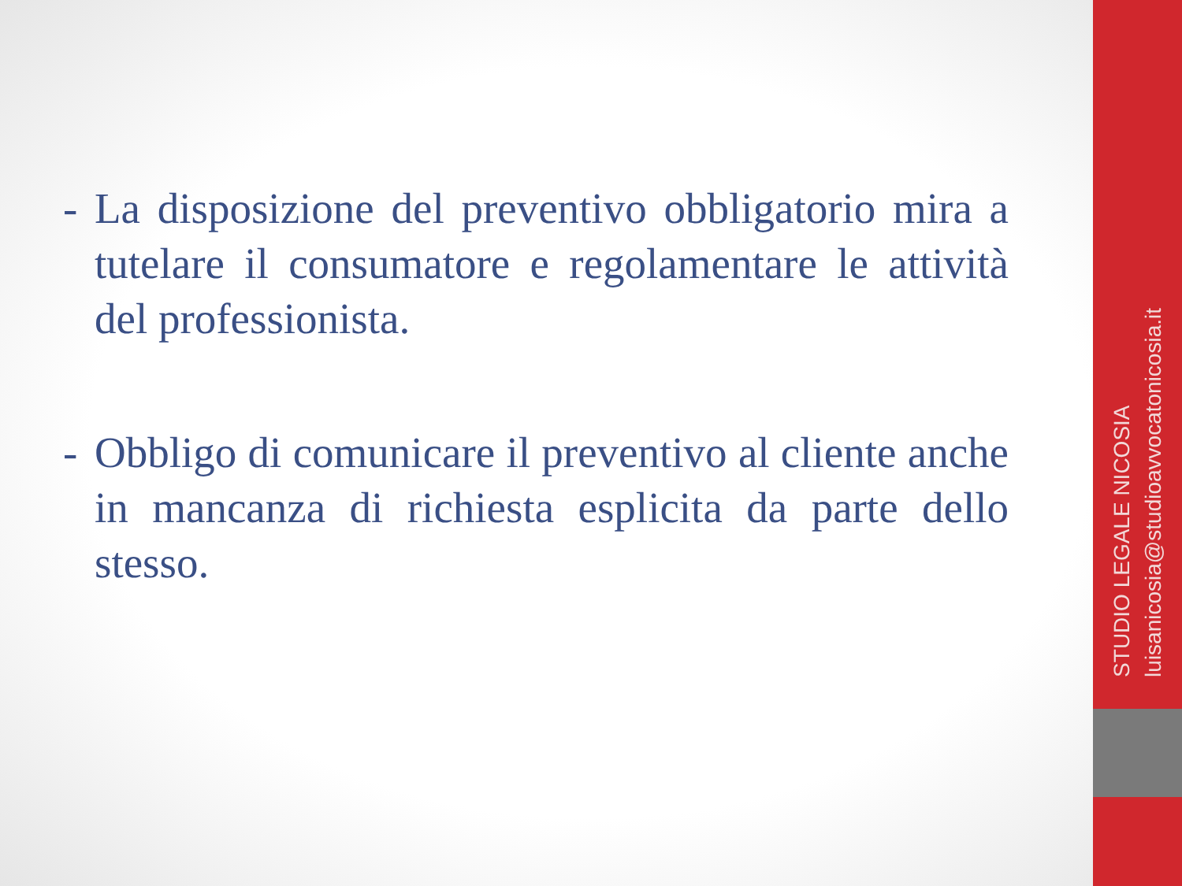- La disposizione del preventivo obbligatorio mira a tutelare il consumatore e regolamentare le attività del professionista.
- Obbligo di comunicare il preventivo al cliente anche in mancanza di richiesta esplicita da parte dello stesso.
STUDIO LEGALE NICOSIA
luisanicosia@studioavvocatonicosia.it